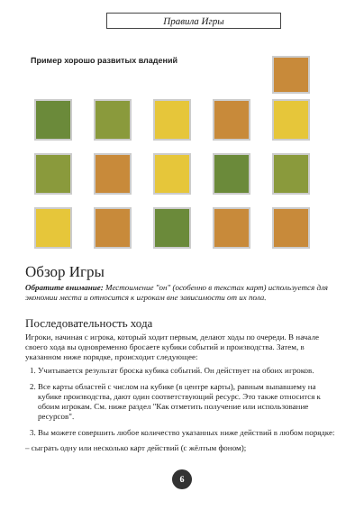Правила Игры
Пример хорошо развитых владений
Обзор Игры
Обратите внимание: Местоимение "он" (особенно в текстах карт) используется для экономии места и относится к игрокам вне зависимости от их пола.
Последовательность хода
Игроки, начиная с игрока, который ходит первым, делают ходы по очереди. В начале своего хода вы одновременно бросаете кубики событий и производства. Затем, в указанном ниже порядке, происходит следующее:
1. Учитывается результат броска кубика событий. Он действует на обоих игроков.
2. Все карты областей с числом на кубике (в центре карты), равным выпавшему на кубике производства, дают один соответствующий ресурс. Это также относится к обоим игрокам. См. ниже раздел "Как отметить получение или использование ресурсов".
3. Вы можете совершить любое количество указанных ниже действий в любом порядке:
– сыграть одну или несколько карт действий (с жёлтым фоном);
6